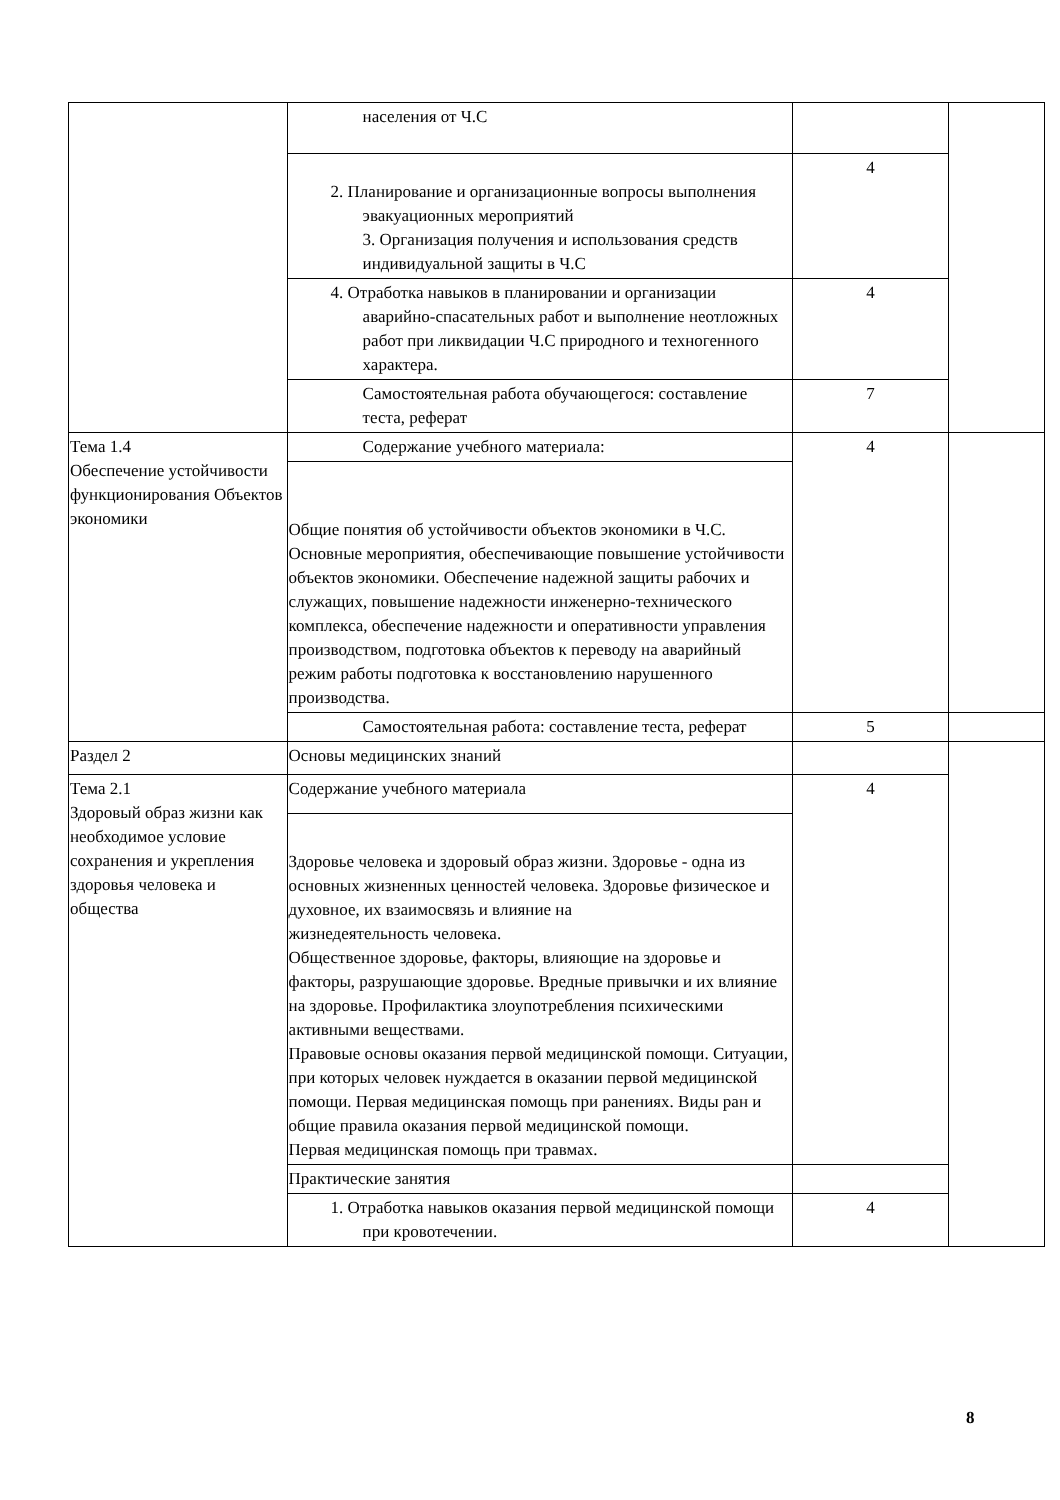| | населения от Ч.С | | |
| | 2. Планирование и организационные вопросы выполнения эвакуационных мероприятий 3. Организация получения и использования средств индивидуальной защиты в Ч.С | 4 | |
| | 4. Отработка навыков в планировании и организации аварийно-спасательных работ и выполнение неотложных работ при ликвидации Ч.С природного и техногенного характера. | 4 | |
| | Самостоятельная работа обучающегося: составление теста, реферат | 7 | |
| Тема 1.4 Обеспечение устойчивости функционирования Объектов экономики | Содержание учебного материала: | 4 | |
| | Общие понятия об устойчивости объектов экономики в Ч.С. Основные мероприятия, обеспечивающие повышение устойчивости объектов экономики. Обеспечение надежной защиты рабочих и служащих, повышение надежности инженерно-технического комплекса, обеспечение надежности и оперативности управления производством, подготовка объектов к переводу на аварийный режим работы подготовка к восстановлению нарушенного производства. | | |
| | Самостоятельная работа: составление теста, реферат | 5 | |
| Раздел 2 | Основы медицинских знаний | | |
| Тема 2.1 Здоровый образ жизни как необходимое условие сохранения и укрепления здоровья человека и общества | Содержание учебного материала | 4 | |
| | Здоровье человека и здоровый образ жизни. Здоровье - одна из основных жизненных ценностей человека. Здоровье физическое и духовное, их взаимосвязь и влияние на жизнедеятельность человека. Общественное здоровье, факторы, влияющие на здоровье и факторы, разрушающие здоровье. Вредные привычки и их влияние на здоровье. Профилактика злоупотребления психическими активными веществами. Правовые основы оказания первой медицинской помощи. Ситуации, при которых человек нуждается в оказании первой медицинской помощи. Первая медицинская помощь при ранениях. Виды ран и общие правила оказания первой медицинской помощи. Первая медицинская помощь при травмах. | | |
| | Практические занятия | | |
| | 1. Отработка навыков оказания первой медицинской помощи при кровотечении. | 4 | |
8